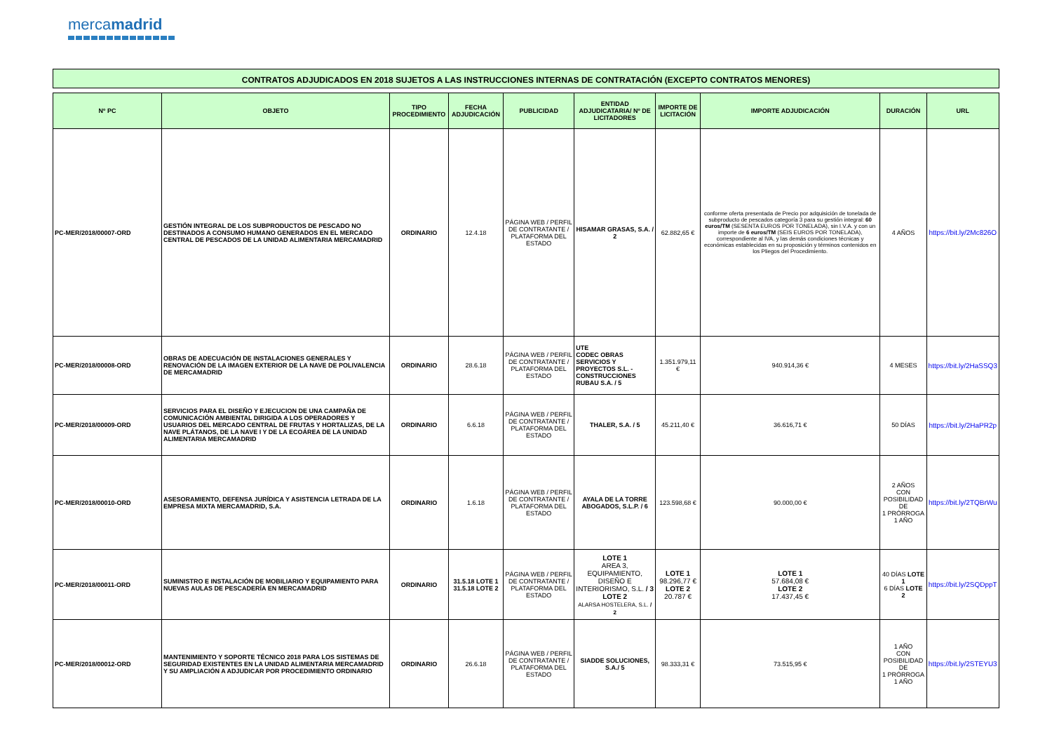mercamadrid
CONTRATOS ADJUDICADOS EN 2018 SUJETOS A LAS INSTRUCCIONES INTERNAS DE CONTRATACIÓN (EXCEPTO CONTRATOS MENORES)
| Nº PC | OBJETO | TIPO PROCEDIMIENTO | FECHA ADJUDICACIÓN | PUBLICIDAD | ENTIDAD ADJUDICATARIA/ Nº DE LICITADORES | IMPORTE DE LICITACIÓN | IMPORTE ADJUDICACIÓN | DURACIÓN | URL |
| --- | --- | --- | --- | --- | --- | --- | --- | --- | --- |
| PC-MER/2018/00007-ORD | GESTIÓN INTEGRAL DE LOS SUBPRODUCTOS DE PESCADO NO DESTINADOS A CONSUMO HUMANO GENERADOS EN EL MERCADO CENTRAL DE PESCADOS DE LA UNIDAD ALIMENTARIA MERCAMADRID | ORDINARIO | 12.4.18 | PÁGINA WEB / PERFIL DE CONTRATANTE / PLATAFORMA DEL ESTADO | HISAMAR GRASAS, S.A. / 2 | 62.882,65 € | conforme oferta presentada de Precio por adquisición de tonelada de subproducto de pescados categoría 3 para su gestión integral: 60 euros/TM (SESENTA EUROS POR TONELADA), sin I.V.A. y con un importe de 6 euros/TM (SEIS EUROS POR TONELADA), correspondiente al IVA, y las demás condiciones técnicas y económicas establecidas en su proposición y términos contenidos en los Pliegos del Procedimiento. | 4 AÑOS | https://bit.ly/2Mc826O |
| PC-MER/2018/00008-ORD | OBRAS DE ADECUACIÓN DE INSTALACIONES GENERALES Y RENOVACIÓN DE LA IMAGEN EXTERIOR DE LA NAVE DE POLIVALENCIA DE MERCAMADRID | ORDINARIO | 28.6.18 | PÁGINA WEB / PERFIL DE CONTRATANTE / PLATAFORMA DEL ESTADO | UTE CODEC OBRAS SERVICIOS Y PROYECTOS S.L. - CONSTRUCCIONES RUBAU S.A. / 5 | 1.351.979,11 € | 940.914,36 € | 4 MESES | https://bit.ly/2HaSSQ3 |
| PC-MER/2018/00009-ORD | SERVICIOS PARA EL DISEÑO Y EJECUCION DE UNA CAMPAÑA DE COMUNICACIÓN AMBIENTAL DIRIGIDA A LOS OPERADORES Y USUARIOS DEL MERCADO CENTRAL DE FRUTAS Y HORTALIZAS, DE LA NAVE PLÁTANOS, DE LA NAVE I Y DE LA ECOÁREA DE LA UNIDAD ALIMENTARIA MERCAMADRID | ORDINARIO | 6.6.18 | PÁGINA WEB / PERFIL DE CONTRATANTE / PLATAFORMA DEL ESTADO | THALER, S.A. / 5 | 45.211,40 € | 36.616,71 € | 50 DÍAS | https://bit.ly/2HaPR2p |
| PC-MER/2018/00010-ORD | ASESORAMIENTO, DEFENSA JURÍDICA Y ASISTENCIA LETRADA DE LA EMPRESA MIXTA MERCAMADRID, S.A. | ORDINARIO | 1.6.18 | PÁGINA WEB / PERFIL DE CONTRATANTE / PLATAFORMA DEL ESTADO | AYALA DE LA TORRE ABOGADOS, S.L.P. / 6 | 123.598,68 € | 90.000,00 € | 2 AÑOS CON POSIBILIDAD DE 1 PRÓRROGA 1 AÑO | https://bit.ly/2TQBrWu |
| PC-MER/2018/00011-ORD | SUMINISTRO E INSTALACIÓN DE MOBILIARIO Y EQUIPAMIENTO PARA NUEVAS AULAS DE PESCADERÍA EN MERCAMADRID | ORDINARIO | 31.5.18 LOTE 1 31.5.18 LOTE 2 | PÁGINA WEB / PERFIL DE CONTRATANTE / PLATAFORMA DEL ESTADO | LOTE 1 AREA 3, EQUIPAMIENTO, DISEÑO E INTERIORISMO, S.L. / 3 LOTE 2 ALARSA HOSTELERA, S.L. / 2 | LOTE 1 98.296,77 € LOTE 2 20.787 € | LOTE 1 57.684,08 € LOTE 2 17.437,45 € | 40 DÍAS LOTE 1 6 DÍAS LOTE 2 | https://bit.ly/2SQDppT |
| PC-MER/2018/00012-ORD | MANTENIMIENTO Y SOPORTE TÉCNICO 2018 PARA LOS SISTEMAS DE SEGURIDAD EXISTENTES EN LA UNIDAD ALIMENTARIA MERCAMADRID Y SU AMPLIACIÓN A ADJUDICAR POR PROCEDIMIENTO ORDINARIO | ORDINARIO | 26.6.18 | PÁGINA WEB / PERFIL DE CONTRATANTE / PLATAFORMA DEL ESTADO | SIADDE SOLUCIONES, S.A./ 5 | 98.333,31 € | 73.515,95 € | 1 AÑO CON POSIBILIDAD DE 1 PRÓRROGA 1 AÑO | https://bit.ly/2STEYU3 |